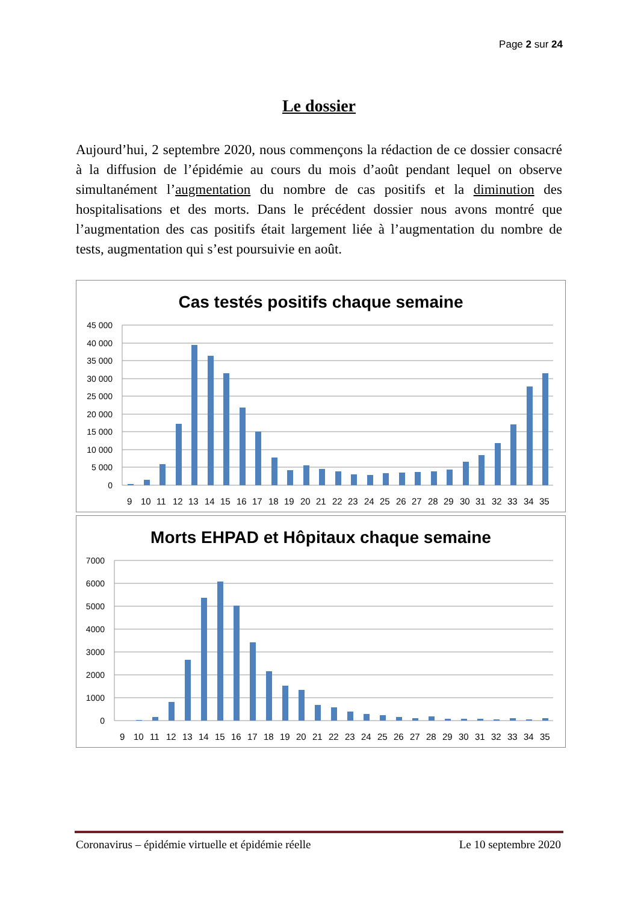Page 2 sur 24
Le dossier
Aujourd’hui, 2 septembre 2020, nous commençons la rédaction de ce dossier consacré à la diffusion de l’épidémie au cours du mois d’août pendant lequel on observe simultanément l’augmentation du nombre de cas positifs et la diminution des hospitalisations et des morts. Dans le précédent dossier nous avons montré que l’augmentation des cas positifs était largement liée à l’augmentation du nombre de tests, augmentation qui s’est poursuivie en août.
Cas testés positifs chaque semaine
45 000
40 000
35 000
30 000
25 000
20 000
15 000
10 000
5 000
0
9 10 11 12 13 14 15 16 17 18 19 20 21 22 23 24 25 26 27 28 29 30 31 32 33 34 35
Morts EHPAD et Hôpitaux chaque semaine
7000
6000
5000
4000
3000
2000
1000
0
9 10 11 12 13 14 15 16 17 18 19 20 21 22 23 24 25 26 27 28 29 30 31 32 33 34 35
Coronavirus – épidémie virtuelle et épidémie réelle Le 10 septembre 2020